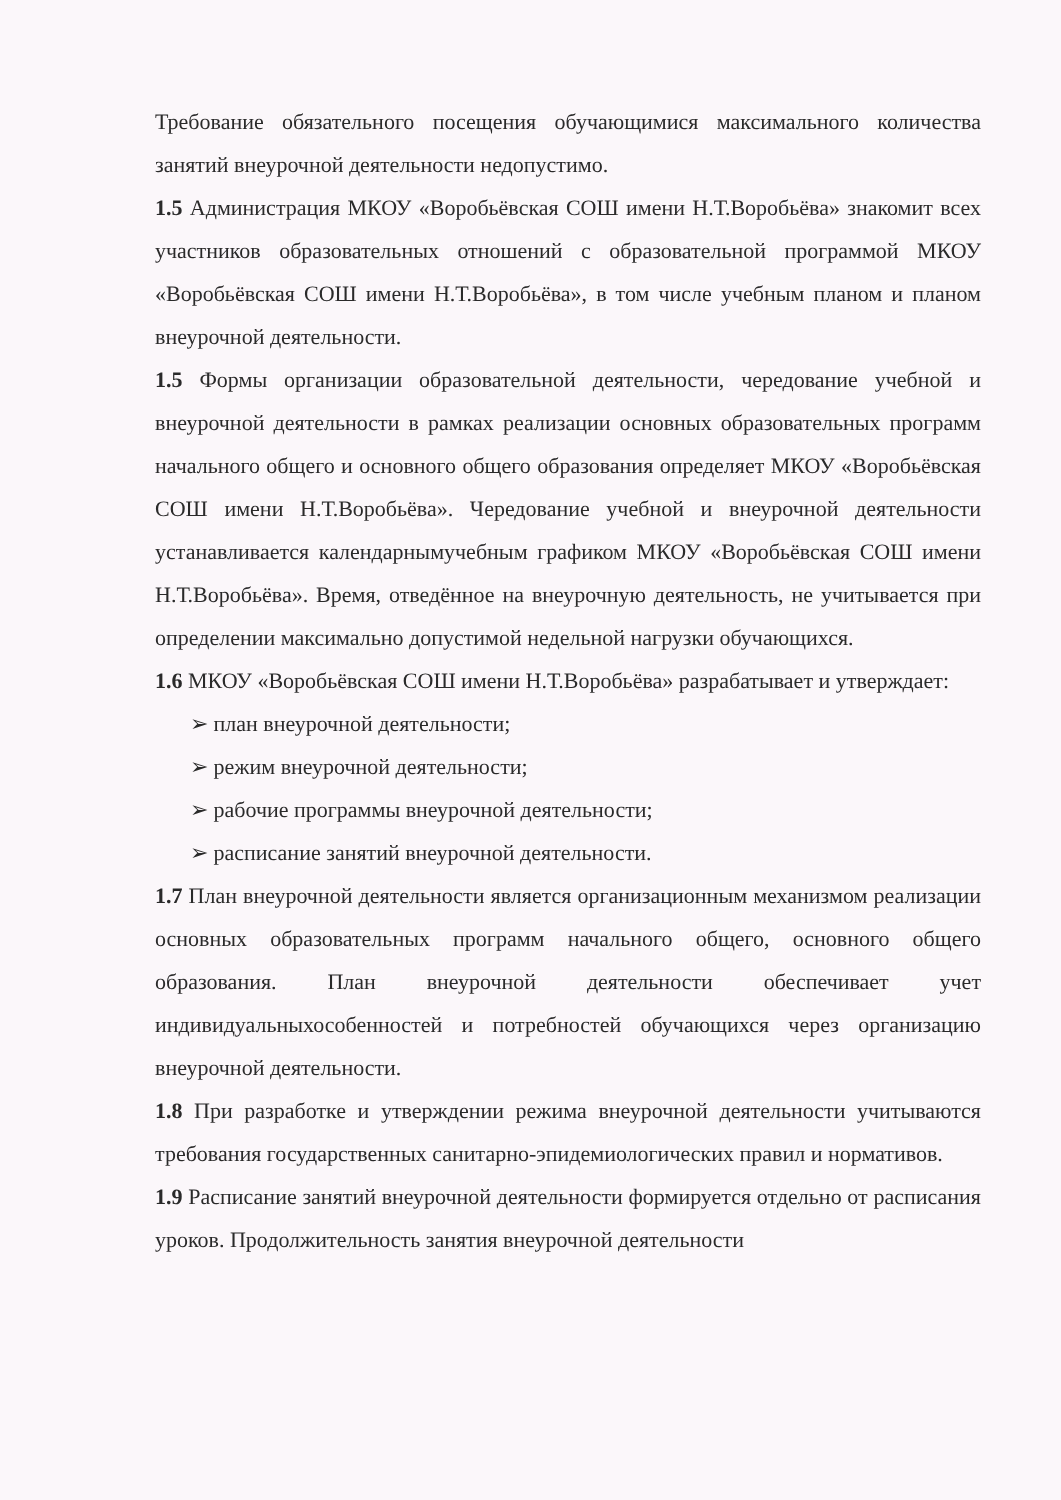Требование обязательного посещения обучающимися максимального количества занятий внеурочной деятельности недопустимо.
1.5 Администрация МКОУ «Воробьёвская СОШ имени Н.Т.Воробьёва» знакомит всех участников образовательных отношений с образовательной программой МКОУ «Воробьёвская СОШ имени Н.Т.Воробьёва», в том числе учебным планом и планом внеурочной деятельности.
1.5 Формы организации образовательной деятельности, чередование учебной и внеурочной деятельности в рамках реализации основных образовательных программ начального общего и основного общего образования определяет МКОУ «Воробьёвская СОШ имени Н.Т.Воробьёва». Чередование учебной и внеурочной деятельности устанавливается календарнымучебным графиком МКОУ «Воробьёвская СОШ имени Н.Т.Воробьёва». Время, отведённое на внеурочную деятельность, не учитывается при определении максимально допустимой недельной нагрузки обучающихся.
1.6 МКОУ «Воробьёвская СОШ имени Н.Т.Воробьёва» разрабатывает и утверждает:
➢ план внеурочной деятельности;
➢ режим внеурочной деятельности;
➢ рабочие программы внеурочной деятельности;
➢ расписание занятий внеурочной деятельности.
1.7 План внеурочной деятельности является организационным механизмом реализации основных образовательных программ начального общего, основного общего образования. План внеурочной деятельности обеспечивает учет индивидуальныхособенностей и потребностей обучающихся через организацию внеурочной деятельности.
1.8 При разработке и утверждении режима внеурочной деятельности учитываются требования государственных санитарно-эпидемиологических правил и нормативов.
1.9 Расписание занятий внеурочной деятельности формируется отдельно от расписания уроков. Продолжительность занятия внеурочной деятельности